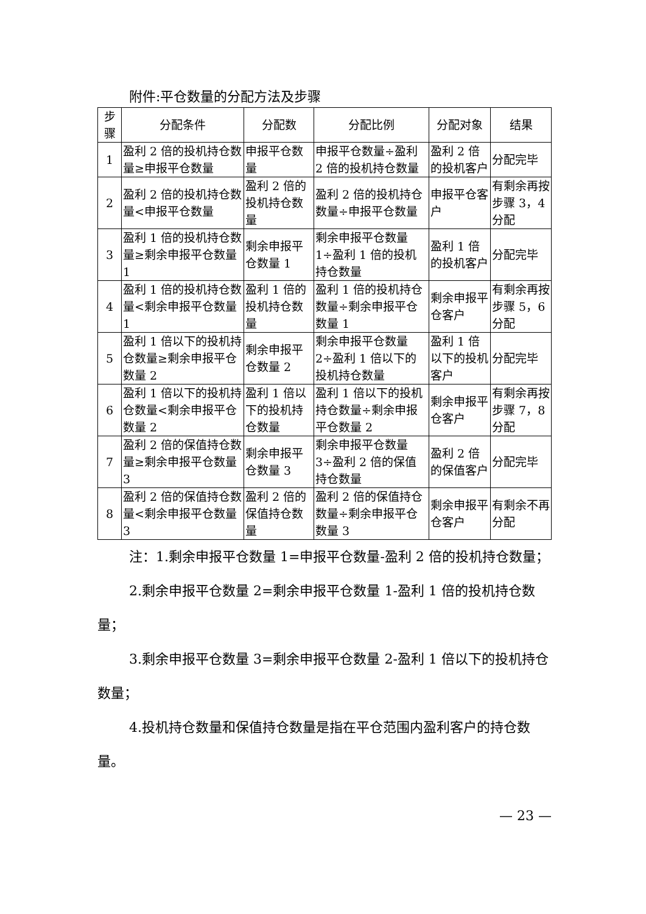附件:平仓数量的分配方法及步骤
| 步 骤 | 分配条件 | 分配数 | 分配比例 | 分配对象 | 结果 |
| --- | --- | --- | --- | --- | --- |
| 1 | 盈利 2 倍的投机持仓数量≥申报平仓数量 | 申报平仓数量 | 申报平仓数量÷盈利 2 倍的投机持仓数量 | 盈利 2 倍的投机客户 | 分配完毕 |
| 2 | 盈利 2 倍的投机持仓数量<申报平仓数量 | 盈利 2 倍的投机持仓数量 | 盈利 2 倍的投机持仓数量÷申报平仓数量 | 申报平仓客户 | 有剩余再按步骤 3，4 分配 |
| 3 | 盈利 1 倍的投机持仓数量≥剩余申报平仓数量 1 | 剩余申报平仓数量 1 | 剩余申报平仓数量 1÷盈利 1 倍的投机持仓数量 | 盈利 1 倍的投机客户 | 分配完毕 |
| 4 | 盈利 1 倍的投机持仓数量<剩余申报平仓数量 1 | 盈利 1 倍的投机持仓数量 | 盈利 1 倍的投机持仓数量÷剩余申报平仓数量 1 | 剩余申报平仓客户 | 有剩余再按步骤 5，6 分配 |
| 5 | 盈利 1 倍以下的投机持仓数量≥剩余申报平仓数量 2 | 剩余申报平仓数量 2 | 剩余申报平仓数量 2÷盈利 1 倍以下的投机持仓数量 | 盈利 1 倍以下的投机客户 | 分配完毕 |
| 6 | 盈利 1 倍以下的投机持仓数量<剩余申报平仓数量 2 | 盈利 1 倍以下的投机持仓数量 | 盈利 1 倍以下的投机持仓数量÷剩余申报平仓数量 2 | 剩余申报平仓客户 | 有剩余再按步骤 7，8 分配 |
| 7 | 盈利 2 倍的保值持仓数量≥剩余申报平仓数量 3 | 剩余申报平仓数量 3 | 剩余申报平仓数量 3÷盈利 2 倍的保值持仓数量 | 盈利 2 倍的保值客户 | 分配完毕 |
| 8 | 盈利 2 倍的保值持仓数量<剩余申报平仓数量 3 | 盈利 2 倍的保值持仓数量 | 盈利 2 倍的保值持仓数量÷剩余申报平仓数量 3 | 剩余申报平仓客户 | 有剩余不再分配 |
注：1.剩余申报平仓数量 1=申报平仓数量-盈利 2 倍的投机持仓数量；
2.剩余申报平仓数量 2=剩余申报平仓数量 1-盈利 1 倍的投机持仓数量；
3.剩余申报平仓数量 3=剩余申报平仓数量 2-盈利 1 倍以下的投机持仓数量；
4.投机持仓数量和保值持仓数量是指在平仓范围内盈利客户的持仓数量。
— 23 —